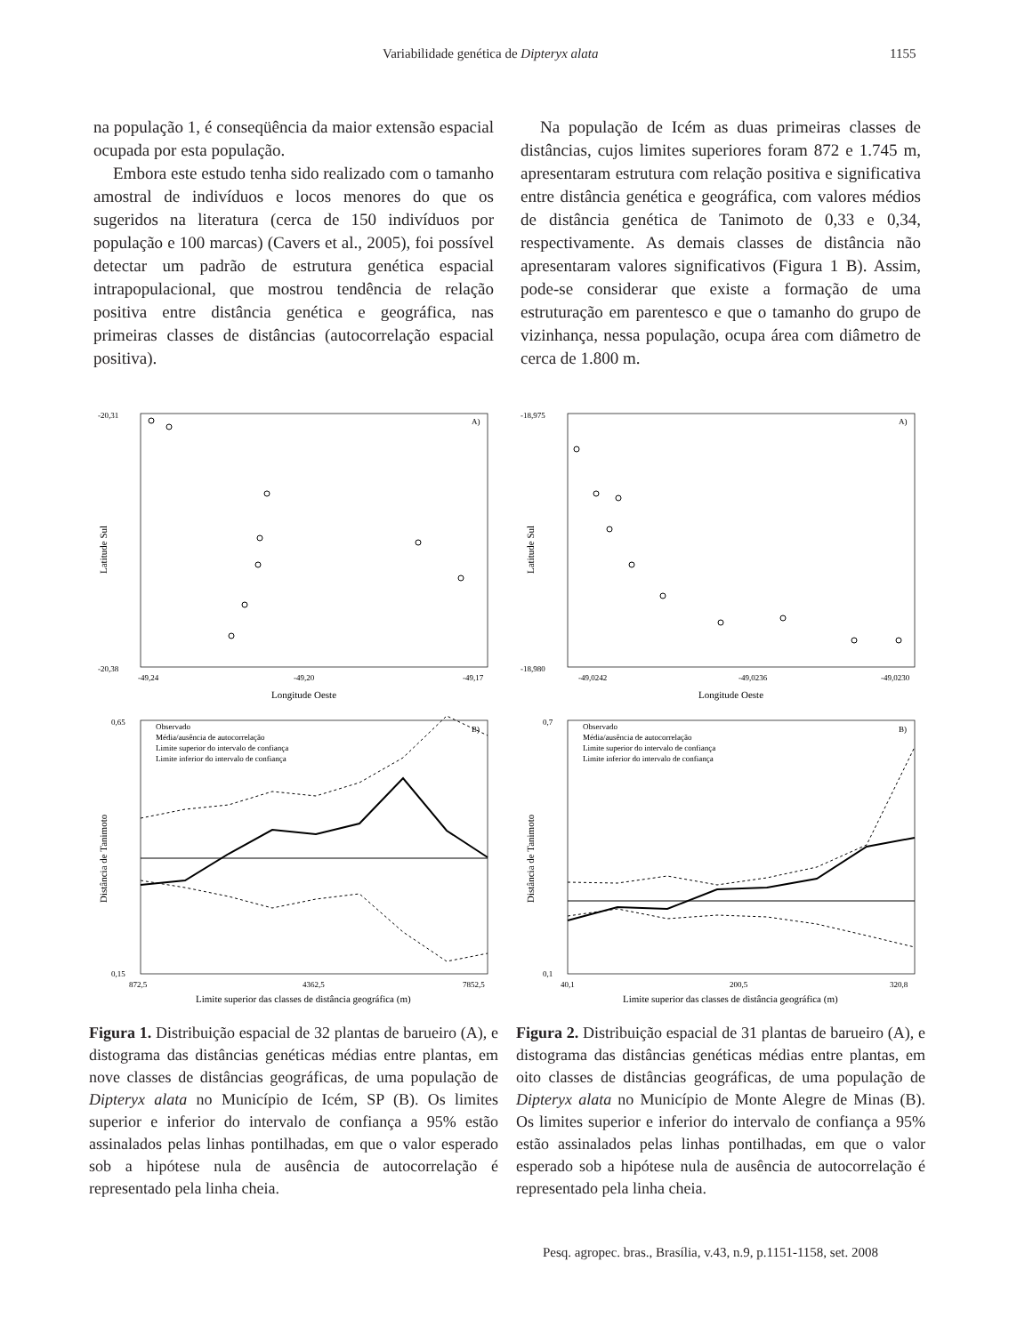Variabilidade genética de Dipteryx alata 1155
na população 1, é conseqüência da maior extensão espacial ocupada por esta população.
Embora este estudo tenha sido realizado com o tamanho amostral de indivíduos e locos menores do que os sugeridos na literatura (cerca de 150 indivíduos por população e 100 marcas) (Cavers et al., 2005), foi possível detectar um padrão de estrutura genética espacial intrapopulacional, que mostrou tendência de relação positiva entre distância genética e geográfica, nas primeiras classes de distâncias (autocorrelação espacial positiva).
Na população de Icém as duas primeiras classes de distâncias, cujos limites superiores foram 872 e 1.745 m, apresentaram estrutura com relação positiva e significativa entre distância genética e geográfica, com valores médios de distância genética de Tanimoto de 0,33 e 0,34, respectivamente. As demais classes de distância não apresentaram valores significativos (Figura 1 B). Assim, pode-se considerar que existe a formação de uma estruturação em parentesco e que o tamanho do grupo de vizinhança, nessa população, ocupa área com diâmetro de cerca de 1.800 m.
A)
-20,31
-20,38
-49,24
-49,20
-49,17
Longitude Oeste
Latitude Sul
B)
Observado
Média/ausência de autocorrelação
Limite superior do intervalo de confiança
Limite inferior do intervalo de confiança
0,65
0,15
872,5
4362,5
7852,5
Limite superior das classes de distância geográfica (m)
Distância de Tanimoto
Figura 1. Distribuição espacial de 32 plantas de barueiro (A), e distograma das distâncias genéticas médias entre plantas, em nove classes de distâncias geográficas, de uma população de Dipteryx alata no Município de Icém, SP (B). Os limites superior e inferior do intervalo de confiança a 95% estão assinalados pelas linhas pontilhadas, em que o valor esperado sob a hipótese nula de ausência de autocorrelação é representado pela linha cheia.
A)
-18,975
-18,980
-49,0242
-49,0236
-49,0230
Longitude Oeste
Latitude Sul
B)
Observado
Média/ausência de autocorrelação
Limite superior do intervalo de confiança
Limite inferior do intervalo de confiança
0,7
0,1
40,1
200,5
320,8
Limite superior das classes de distância geográfica (m)
Distância de Tanimoto
Figura 2. Distribuição espacial de 31 plantas de barueiro (A), e distograma das distâncias genéticas médias entre plantas, em oito classes de distâncias geográficas, de uma população de Dipteryx alata no Município de Monte Alegre de Minas (B). Os limites superior e inferior do intervalo de confiança a 95% estão assinalados pelas linhas pontilhadas, em que o valor esperado sob a hipótese nula de ausência de autocorrelação é representado pela linha cheia.
Pesq. agropec. bras., Brasília, v.43, n.9, p.1151-1158, set. 2008